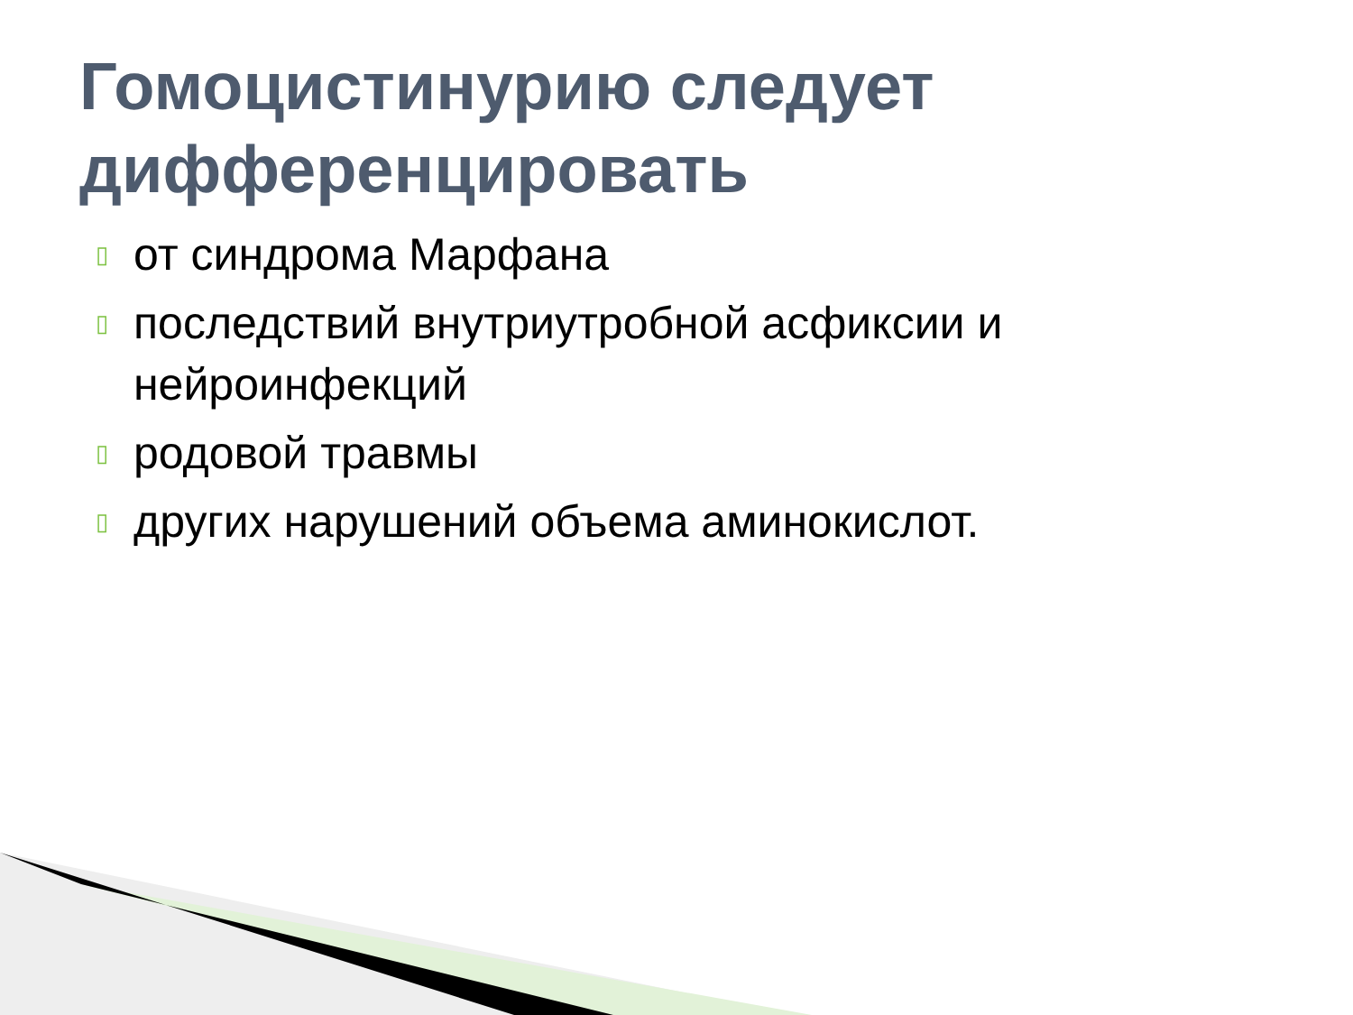Гомоцистинурию следует дифференцировать
▯ от синдрома Марфана
▯ последствий внутриутробной асфиксии и нейроинфекций
▯ родовой травмы
▯ других нарушений объема аминокислот.